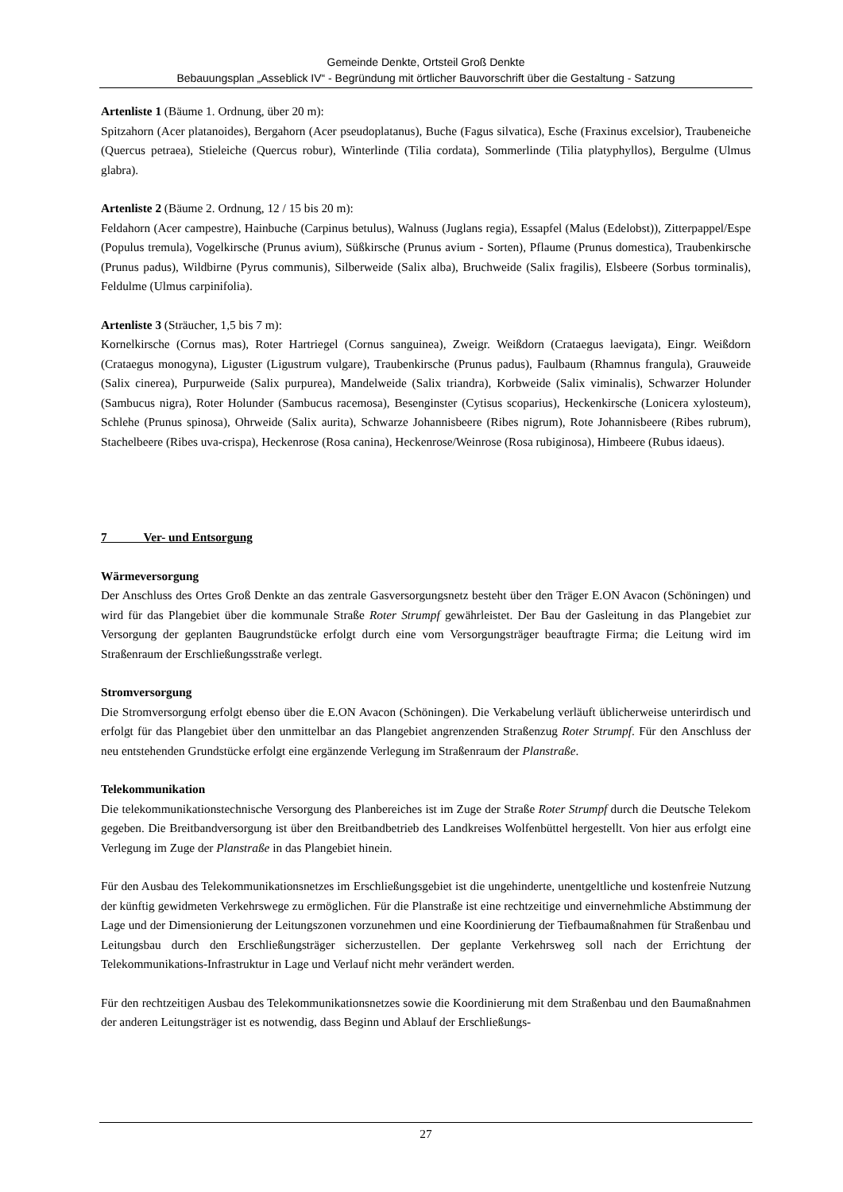Gemeinde Denkte, Ortsteil Groß Denkte
Bebauungsplan „Asseblick IV“ - Begründung mit örtlicher Bauvorschrift über die Gestaltung - Satzung
Artenliste 1 (Bäume 1. Ordnung, über 20 m):
Spitzahorn (Acer platanoides), Bergahorn (Acer pseudoplatanus), Buche (Fagus silvatica), Esche (Fraxinus excelsior), Traubeneiche (Quercus petraea), Stieleiche (Quercus robur), Winterlinde (Tilia cordata), Sommerlinde (Tilia platyphyllos), Bergulme (Ulmus glabra).
Artenliste 2 (Bäume 2. Ordnung, 12 / 15 bis 20 m):
Feldahorn (Acer campestre), Hainbuche (Carpinus betulus), Walnuss (Juglans regia), Essapfel (Malus (Edelobst)), Zitterpappel/Espe (Populus tremula), Vogelkirsche (Prunus avium), Süßkirsche (Prunus avium - Sorten), Pflaume (Prunus domestica), Traubenkirsche (Prunus padus), Wildbirne (Pyrus communis), Silberweide (Salix alba), Bruchweide (Salix fragilis), Elsbeere (Sorbus torminalis), Feldulme (Ulmus carpinifolia).
Artenliste 3 (Sträucher, 1,5 bis 7 m):
Kornelkirsche (Cornus mas), Roter Hartriegel (Cornus sanguinea), Zweigr. Weißdorn (Crataegus laevigata), Eingr. Weißdorn (Crataegus monogyna), Liguster (Ligustrum vulgare), Traubenkirsche (Prunus padus), Faulbaum (Rhamnus frangula), Grauweide (Salix cinerea), Purpurweide (Salix purpurea), Mandelweide (Salix triandra), Korbweide (Salix viminalis), Schwarzer Holunder (Sambucus nigra), Roter Holunder (Sambucus racemosa), Besenginster (Cytisus scoparius), Heckenkirsche (Lonicera xylosteum), Schlehe (Prunus spinosa), Ohrweide (Salix aurita), Schwarze Johannisbeere (Ribes nigrum), Rote Johannisbeere (Ribes rubrum), Stachelbeere (Ribes uva-crispa), Heckenrose (Rosa canina), Heckenrose/Weinrose (Rosa rubiginosa), Himbeere (Rubus idaeus).
7 Ver- und Entsorgung
Wärmeversorgung
Der Anschluss des Ortes Groß Denkte an das zentrale Gasversorgungsnetz besteht über den Träger E.ON Avacon (Schöningen) und wird für das Plangebiet über die kommunale Straße Roter Strumpf gewährleistet. Der Bau der Gasleitung in das Plangebiet zur Versorgung der geplanten Baugrundstücke erfolgt durch eine vom Versorgungsträger beauftragte Firma; die Leitung wird im Straßenraum der Erschließungsstraße verlegt.
Stromversorgung
Die Stromversorgung erfolgt ebenso über die E.ON Avacon (Schöningen). Die Verkabelung verläuft üblicherweise unterirdisch und erfolgt für das Plangebiet über den unmittelbar an das Plangebiet angrenzenden Straßenzug Roter Strumpf. Für den Anschluss der neu entstehenden Grundstücke erfolgt eine ergänzende Verlegung im Straßenraum der Planstraße.
Telekommunikation
Die telekommunikationstechnische Versorgung des Planbereiches ist im Zuge der Straße Roter Strumpf durch die Deutsche Telekom gegeben. Die Breitbandversorgung ist über den Breitbandbetrieb des Landkreises Wolfenbüttel hergestellt. Von hier aus erfolgt eine Verlegung im Zuge der Planstraße in das Plangebiet hinein.
Für den Ausbau des Telekommunikationsnetzes im Erschließungsgebiet ist die ungehinderte, unentgeltliche und kostenfreie Nutzung der künftig gewidmeten Verkehrswege zu ermöglichen. Für die Planstraße ist eine rechtzeitige und einvernehmliche Abstimmung der Lage und der Dimensionierung der Leitungszonen vorzunehmen und eine Koordinierung der Tiefbaumaßnahmen für Straßenbau und Leitungsbau durch den Erschließungsträger sicherzustellen. Der geplante Verkehrsweg soll nach der Errichtung der Telekommunikations-Infrastruktur in Lage und Verlauf nicht mehr verändert werden.
Für den rechtzeitigen Ausbau des Telekommunikationsnetzes sowie die Koordinierung mit dem Straßenbau und den Baumaßnahmen der anderen Leitungsträger ist es notwendig, dass Beginn und Ablauf der Erschließungs-
27